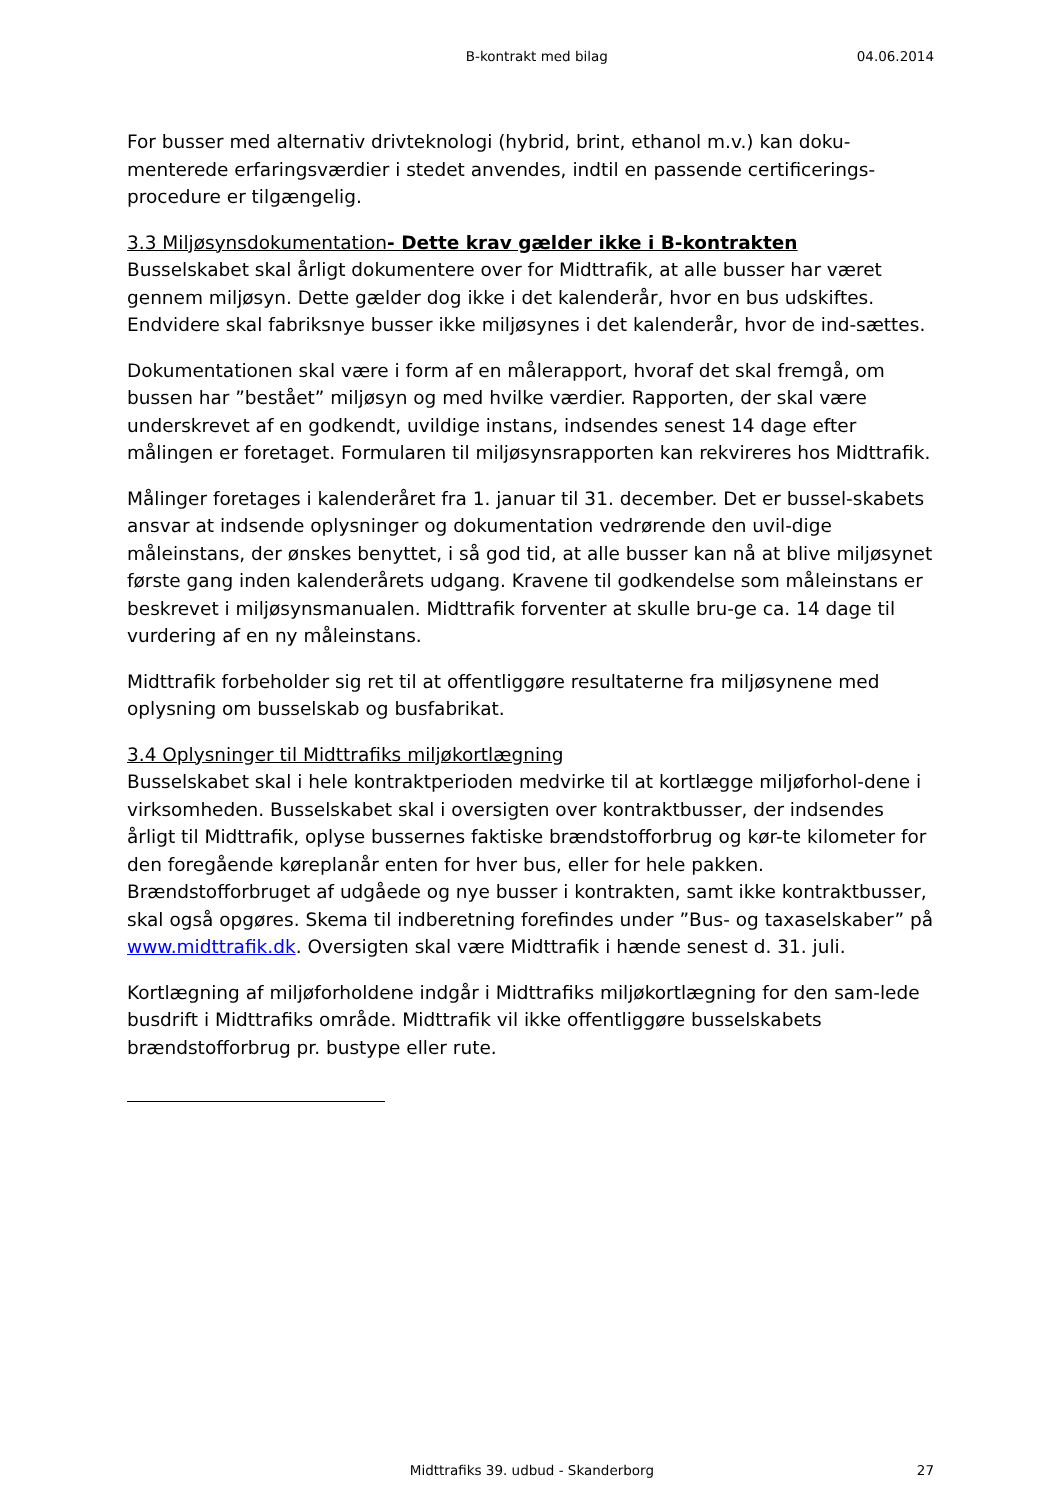B-kontrakt med bilag 04.06.2014
For busser med alternativ drivteknologi (hybrid, brint, ethanol m.v.) kan doku-menterede erfaringsværdier i stedet anvendes, indtil en passende certificerings-procedure er tilgængelig.
3.3 Miljøsynsdokumentation- Dette krav gælder ikke i B-kontrakten
Busselskabet skal årligt dokumentere over for Midttrafik, at alle busser har været gennem miljøsyn. Dette gælder dog ikke i det kalenderår, hvor en bus udskiftes. Endvidere skal fabriksnye busser ikke miljøsynes i det kalenderår, hvor de ind-sættes.
Dokumentationen skal være i form af en målerapport, hvoraf det skal fremgå, om bussen har ”bestået” miljøsyn og med hvilke værdier. Rapporten, der skal være underskrevet af en godkendt, uvildige instans, indsendes senest 14 dage efter målingen er foretaget. Formularen til miljøsynsrapporten kan rekvireres hos Midttrafik.
Målinger foretages i kalenderåret fra 1. januar til 31. december. Det er bussel-skabets ansvar at indsende oplysninger og dokumentation vedrørende den uvil-dige måleinstans, der ønskes benyttet, i så god tid, at alle busser kan nå at blive miljøsynet første gang inden kalenderårets udgang. Kravene til godkendelse som måleinstans er beskrevet i miljøsynsmanualen. Midttrafik forventer at skulle bru-ge ca. 14 dage til vurdering af en ny måleinstans.
Midttrafik forbeholder sig ret til at offentliggøre resultaterne fra miljøsynene med oplysning om busselskab og busfabrikat.
3.4 Oplysninger til Midttrafiks miljøkortlægning
Busselskabet skal i hele kontraktperioden medvirke til at kortlægge miljøforhol-dene i virksomheden. Busselskabet skal i oversigten over kontraktbusser, der indsendes årligt til Midttrafik, oplyse bussernes faktiske brændstofforbrug og kør-te kilometer for den foregående køreplanår enten for hver bus, eller for hele pakken. Brændstofforbruget af udgåede og nye busser i kontrakten, samt ikke kontraktbusser, skal også opgøres. Skema til indberetning forefindes under ”Bus- og taxaselskaber” på www.midttrafik.dk. Oversigten skal være Midttrafik i hænde senest d. 31. juli.
Kortlægning af miljøforholdene indgår i Midttrafiks miljøkortlægning for den sam-lede busdrift i Midttrafiks område. Midttrafik vil ikke offentliggøre busselskabets brændstofforbrug pr. bustype eller rute.
Midttrafiks 39. udbud - Skanderborg 27